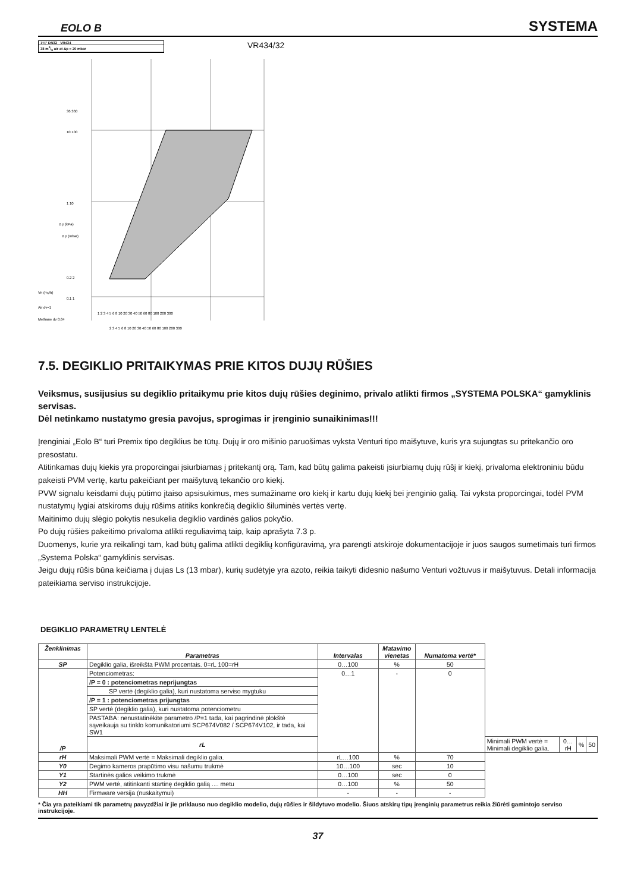EOLO B SYSTEMA
1¼" DN32 VR434
38 m3/h air at Δp = 20 mbar
VR434/32
36 360
10 100
1 10
0.2 2
0.1 1
Vn (m₃/h)
Air dv=1
Methane dv 0.64
1 2 3 4 5 6 8 10 20 30 40 50 60 80 100 200 300
2 3 4 5 6 8 10 20 30 40 50 60 80 100 200 300
Δ p (kPa)
Δ p (mbar)
7.5. DEGIKLIO PRITAIKYMAS PRIE KITOS DUJŲ RŪŠIES
Veiksmus, susijusius su degiklio pritaikymu prie kitos dujų rūšies deginimo, privalo atlikti firmos „SYSTEMA POLSKA“ gamyklinis servisas.
Dėl netinkamo nustatymo gresia pavojus, sprogimas ir įrenginio sunaikinimas!!!
Įrenginiai „Eolo B“ turi Premix tipo degiklius be tūtų. Dujų ir oro mišinio paruošimas vyksta Venturi tipo maišytuve, kuris yra sujungtas su pritekančio oro presostatu.
Atitinkamas dujų kiekis yra proporcingai įsiurbiamas į pritekantį orą. Tam, kad būtų galima pakeisti įsiurbiamų dujų rūšį ir kiekį, privaloma elektroniniu būdu pakeisti PVM vertę, kartu pakeičiant per maišytuvą tekančio oro kiekį.
PVW signalu keisdami dujų pūtimo įtaiso apsisukimus, mes sumažiname oro kiekį ir kartu dujų kiekį bei įrenginio galią. Tai vyksta proporcingai, todėl PVM nustatymų lygiai atskiroms dujų rūšims atitiks konkrečią degiklio šiluminės vertės vertę.
Maitinimo dujų slėgio pokytis nesukelia degiklio vardinės galios pokyčio.
Po dujų rūšies pakeitimo privaloma atlikti reguliavimą taip, kaip aprašyta 7.3 p.
Duomenys, kurie yra reikalingi tam, kad būtų galima atlikti degiklių konfigūravimą, yra parengti atskiroje dokumentacijoje ir juos saugos sumetimais turi firmos „Systema Polska“ gamyklinis servisas.
Jeigu dujų rūšis būna keičiama į dujas Ls (13 mbar), kurių sudėtyje yra azoto, reikia taikyti didesnio našumo Venturi vožtuvus ir maišytuvus. Detali informacija pateikiama serviso instrukcijoje.
DEGIKLIO PARAMETRŲ LENTELĖ
| Ženklinimas | Parametras | Intervalas | Matavimo vienetas | Numatoma vertė* | | | | |
| --- | --- | --- | --- | --- | --- | --- | --- | --- |
| SP | Degiklio galia, išreikšta PWM procentais. 0=rL 100=rH | 0…100 | % | 50 | | | | |
| /P | Potenciometras: | 0…1 | - | 0 | | | | |
| | /P = 0 : potenciometras neprijungtas | | | | | | | |
| | SP vertė (degiklio galia), kuri nustatoma serviso mygtuku | | | | | | | |
| | /P = 1 : potenciometras prijungtas | | | | | | | |
| | SP vertė (degiklio galia), kuri nustatoma potenciometru | | | | | | | |
| | PASTABA: nenustatinėkite parametro /P=1 tada, kai pagrindinė plokštė sąveikauja su tinklo komunikatoriumi SCP674V082 / SCP674V102, ir tada, kai SW1 | | | | | | | |
| | rL | | | | Minimali PWM vertė = Minimali degiklio galia. | 0…rH | % | 50 |
| rH | Maksimali PWM vertė = Maksimali degiklio galia. | rL…100 | % | 70 | | | | |
| Y0 | Degimo kameros prapūtimo visu našumu trukmė | 10…100 | sec | 10 | | | | |
| Y1 | Startinės galios veikimo trukmė | 0…100 | sec | 0 | | | | |
| Y2 | PWM vertė, atitinkanti startinę degiklio galią .... metu | 0…100 | % | 50 | | | | |
| HH | Firmware versija (nuskaitymui) | - | - | - | | | | |
* Čia yra pateikiami tik parametrų pavyzdžiai ir jie priklauso nuo degiklio modelio, dujų rūšies ir šildytuvo modelio. Šiuos atskirų tipų įrenginių parametrus reikia žiūrėti gamintojo serviso instrukcijoje.
37